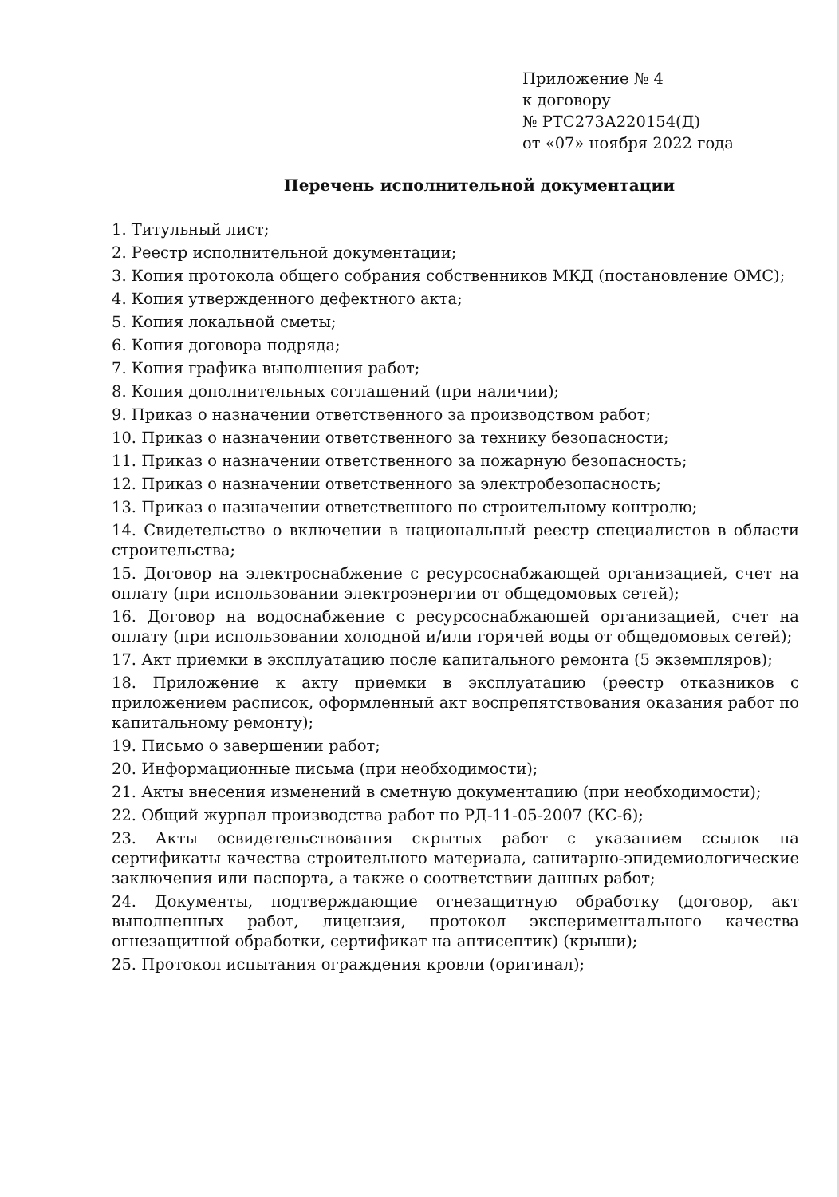Приложение № 4
к договору
№ РТС273А220154(Д)
от «07» ноября 2022 года
Перечень исполнительной документации
1. Титульный лист;
2. Реестр исполнительной документации;
3. Копия протокола общего собрания собственников МКД (постановление ОМС);
4. Копия утвержденного дефектного акта;
5. Копия локальной сметы;
6. Копия договора подряда;
7. Копия графика выполнения работ;
8. Копия дополнительных соглашений (при наличии);
9. Приказ о назначении ответственного за производством работ;
10. Приказ о назначении ответственного за технику безопасности;
11. Приказ о назначении ответственного за пожарную безопасность;
12. Приказ о назначении ответственного за электробезопасность;
13. Приказ о назначении ответственного по строительному контролю;
14. Свидетельство о включении в национальный реестр специалистов в области строительства;
15. Договор на электроснабжение с ресурсоснабжающей организацией, счет на оплату (при использовании электроэнергии от общедомовых сетей);
16. Договор на водоснабжение с ресурсоснабжающей организацией, счет на оплату (при использовании холодной и/или горячей воды от общедомовых сетей);
17. Акт приемки в эксплуатацию после капитального ремонта (5 экземпляров);
18. Приложение к акту приемки в эксплуатацию (реестр отказников с приложением расписок, оформленный акт воспрепятствования оказания работ по капитальному ремонту);
19. Письмо о завершении работ;
20. Информационные письма (при необходимости);
21. Акты внесения изменений в сметную документацию (при необходимости);
22. Общий журнал производства работ по РД-11-05-2007 (КС-6);
23. Акты освидетельствования скрытых работ с указанием ссылок на сертификаты качества строительного материала, санитарно-эпидемиологические заключения или паспорта, а также о соответствии данных работ;
24. Документы, подтверждающие огнезащитную обработку (договор, акт выполненных работ, лицензия, протокол экспериментального качества огнезащитной обработки, сертификат на антисептик) (крыши);
25. Протокол испытания ограждения кровли (оригинал);